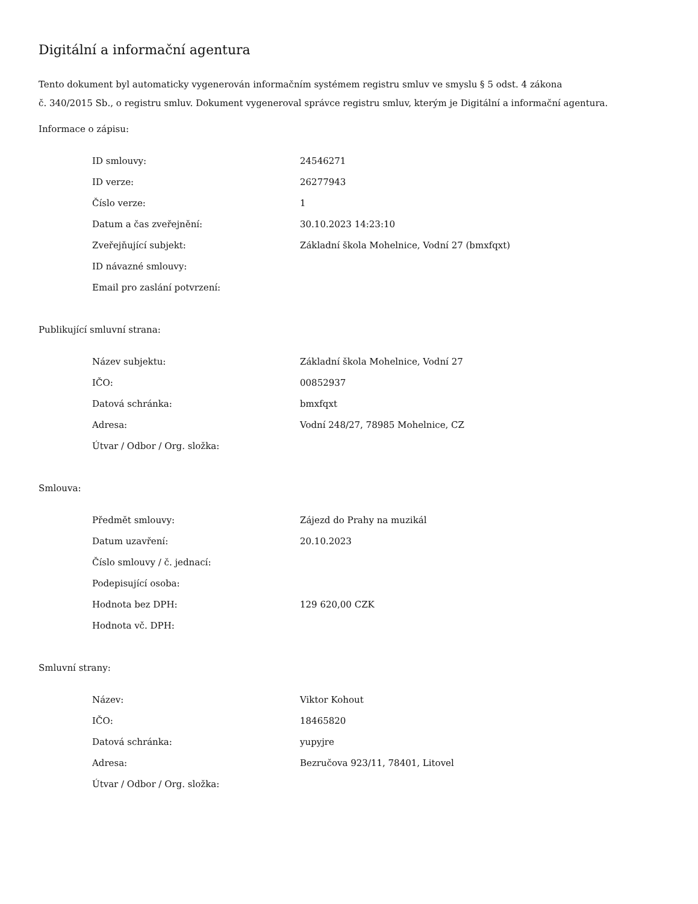Digitální a informační agentura
Tento dokument byl automaticky vygenerován informačním systémem registru smluv ve smyslu § 5 odst. 4 zákona
č. 340/2015 Sb., o registru smluv. Dokument vygeneroval správce registru smluv, kterým je Digitální a informační agentura.
Informace o zápisu:
| ID smlouvy: | 24546271 |
| ID verze: | 26277943 |
| Číslo verze: | 1 |
| Datum a čas zveřejnění: | 30.10.2023 14:23:10 |
| Zveřejňující subjekt: | Základní škola Mohelnice, Vodní 27 (bmxfqxt) |
| ID návazné smlouvy: | |
| Email pro zaslání potvrzení: | |
Publikující smluvní strana:
| Název subjektu: | Základní škola Mohelnice, Vodní 27 |
| IČO: | 00852937 |
| Datová schránka: | bmxfqxt |
| Adresa: | Vodní 248/27, 78985 Mohelnice, CZ |
| Útvar / Odbor / Org. složka: | |
Smlouva:
| Předmět smlouvy: | Zájezd do Prahy na muzikál |
| Datum uzavření: | 20.10.2023 |
| Číslo smlouvy / č. jednací: | |
| Podepisující osoba: | |
| Hodnota bez DPH: | 129 620,00 CZK |
| Hodnota vč. DPH: | |
Smluvní strany:
| Název: | Viktor Kohout |
| IČO: | 18465820 |
| Datová schránka: | yupyjre |
| Adresa: | Bezručova 923/11, 78401, Litovel |
| Útvar / Odbor / Org. složka: | |